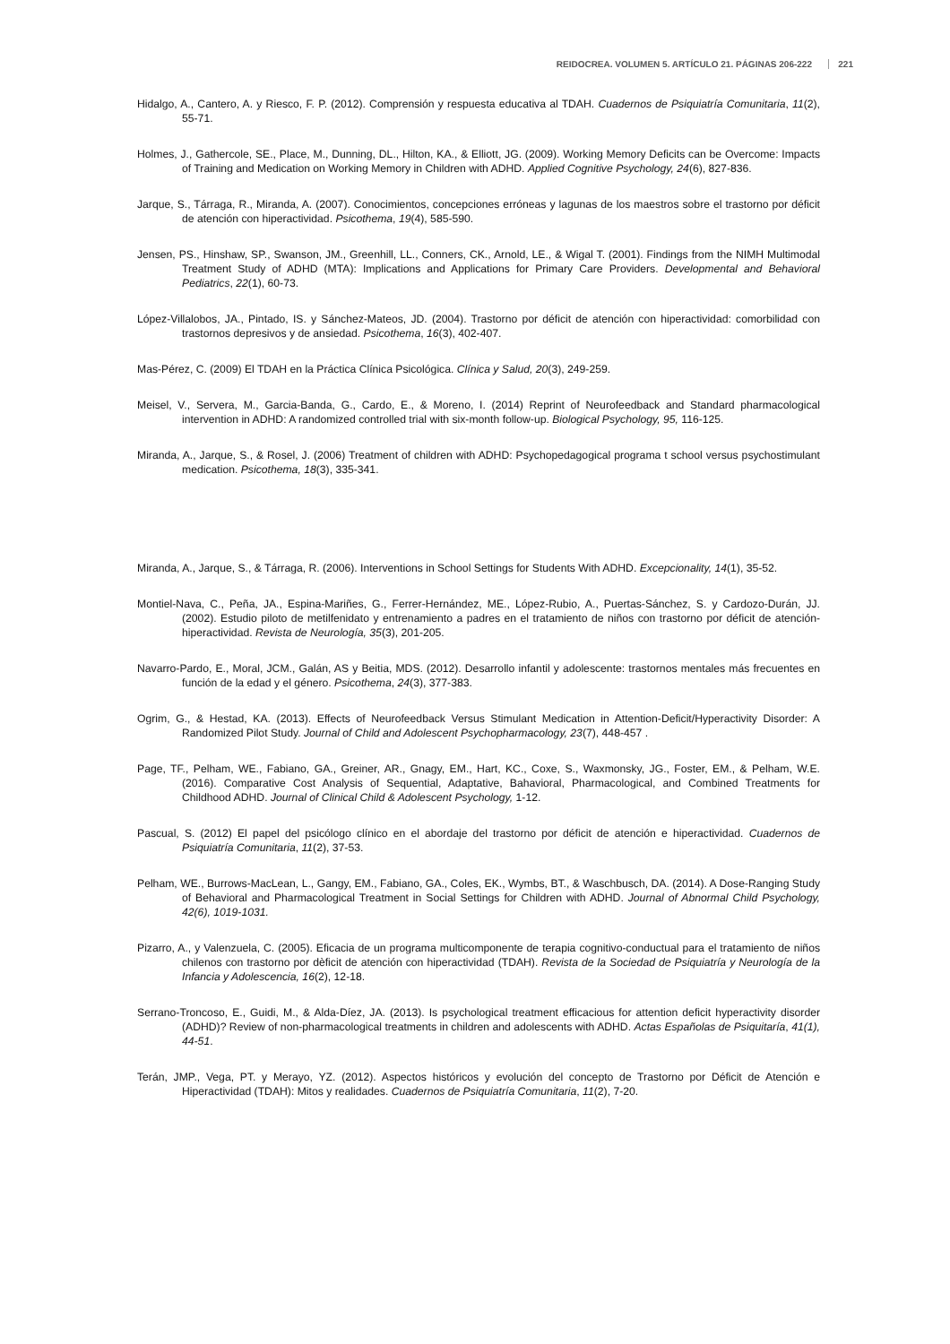REIDOCREA. VOLUMEN 5. ARTÍCULO 21. PÁGINAS 206-222 221
Hidalgo, A., Cantero, A. y Riesco, F. P. (2012). Comprensión y respuesta educativa al TDAH. Cuadernos de Psiquiatría Comunitaria, 11(2), 55-71.
Holmes, J., Gathercole, SE., Place, M., Dunning, DL., Hilton, KA., & Elliott, JG. (2009). Working Memory Deficits can be Overcome: Impacts of Training and Medication on Working Memory in Children with ADHD. Applied Cognitive Psychology, 24(6), 827-836.
Jarque, S., Tárraga, R., Miranda, A. (2007). Conocimientos, concepciones erróneas y lagunas de los maestros sobre el trastorno por déficit de atención con hiperactividad. Psicothema, 19(4), 585-590.
Jensen, PS., Hinshaw, SP., Swanson, JM., Greenhill, LL., Conners, CK., Arnold, LE., & Wigal T. (2001). Findings from the NIMH Multimodal Treatment Study of ADHD (MTA): Implications and Applications for Primary Care Providers. Developmental and Behavioral Pediatrics, 22(1), 60-73.
López-Villalobos, JA., Pintado, IS. y Sánchez-Mateos, JD. (2004). Trastorno por déficit de atención con hiperactividad: comorbilidad con trastornos depresivos y de ansiedad. Psicothema, 16(3), 402-407.
Mas-Pérez, C. (2009) El TDAH en la Práctica Clínica Psicológica. Clínica y Salud, 20(3), 249-259.
Meisel, V., Servera, M., Garcia-Banda, G., Cardo, E., & Moreno, I. (2014) Reprint of Neurofeedback and Standard pharmacological intervention in ADHD: A randomized controlled trial with six-month follow-up. Biological Psychology, 95, 116-125.
Miranda, A., Jarque, S., & Rosel, J. (2006) Treatment of children with ADHD: Psychopedagogical programa t school versus psychostimulant medication. Psicothema, 18(3), 335-341.
Miranda, A., Jarque, S., & Tárraga, R. (2006). Interventions in School Settings for Students With ADHD. Excepcionality, 14(1), 35-52.
Montiel-Nava, C., Peña, JA., Espina-Mariñes, G., Ferrer-Hernández, ME., López-Rubio, A., Puertas-Sánchez, S. y Cardozo-Durán, JJ. (2002). Estudio piloto de metilfenidato y entrenamiento a padres en el tratamiento de niños con trastorno por déficit de atención-hiperactividad. Revista de Neurología, 35(3), 201-205.
Navarro-Pardo, E., Moral, JCM., Galán, AS y Beitia, MDS. (2012). Desarrollo infantil y adolescente: trastornos mentales más frecuentes en función de la edad y el género. Psicothema, 24(3), 377-383.
Ogrim, G., & Hestad, KA. (2013). Effects of Neurofeedback Versus Stimulant Medication in Attention-Deficit/Hyperactivity Disorder: A Randomized Pilot Study. Journal of Child and Adolescent Psychopharmacology, 23(7), 448-457 .
Page, TF., Pelham, WE., Fabiano, GA., Greiner, AR., Gnagy, EM., Hart, KC., Coxe, S., Waxmonsky, JG., Foster, EM., & Pelham, W.E. (2016). Comparative Cost Analysis of Sequential, Adaptative, Bahavioral, Pharmacological, and Combined Treatments for Childhood ADHD. Journal of Clinical Child & Adolescent Psychology, 1-12.
Pascual, S. (2012) El papel del psicólogo clínico en el abordaje del trastorno por déficit de atención e hiperactividad. Cuadernos de Psiquiatría Comunitaria, 11(2), 37-53.
Pelham, WE., Burrows-MacLean, L., Gangy, EM., Fabiano, GA., Coles, EK., Wymbs, BT., & Waschbusch, DA. (2014). A Dose-Ranging Study of Behavioral and Pharmacological Treatment in Social Settings for Children with ADHD. Journal of Abnormal Child Psychology, 42(6), 1019-1031.
Pizarro, A., y Valenzuela, C. (2005). Eficacia de un programa multicomponente de terapia cognitivo-conductual para el tratamiento de niños chilenos con trastorno por dèficit de atención con hiperactividad (TDAH). Revista de la Sociedad de Psiquiatría y Neurología de la Infancia y Adolescencia, 16(2), 12-18.
Serrano-Troncoso, E., Guidi, M., & Alda-Díez, JA. (2013). Is psychological treatment efficacious for attention deficit hyperactivity disorder (ADHD)? Review of non-pharmacological treatments in children and adolescents with ADHD. Actas Españolas de Psiquitaría, 41(1), 44-51.
Terán, JMP., Vega, PT. y Merayo, YZ. (2012). Aspectos históricos y evolución del concepto de Trastorno por Déficit de Atención e Hiperactividad (TDAH): Mitos y realidades. Cuadernos de Psiquiatría Comunitaria, 11(2), 7-20.